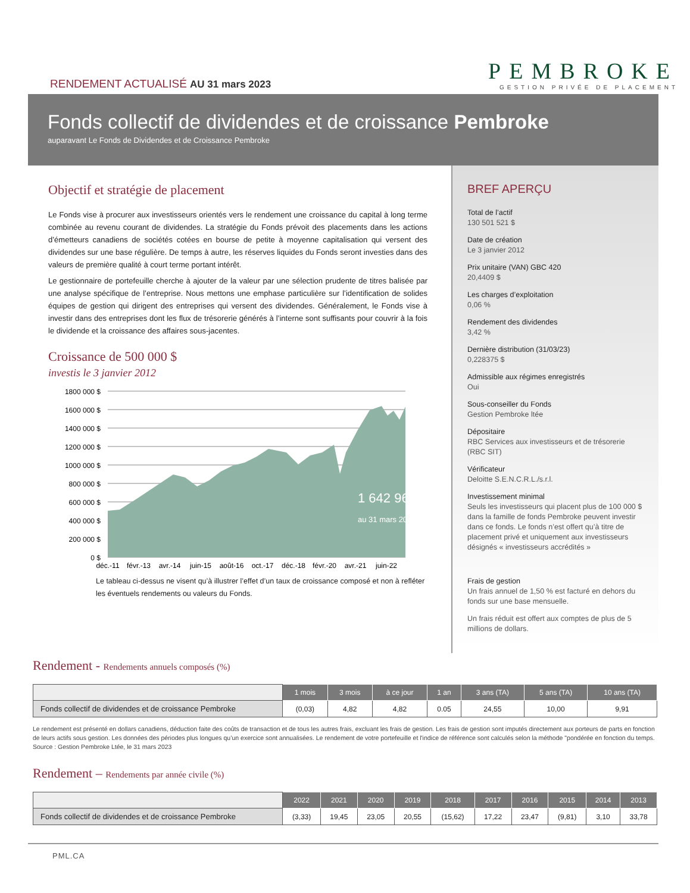RENDEMENT ACTUALISÉ AU 31 mars 2023
PEMBROKE
GESTION PRIVÉE DE PLACEMENT
Fonds collectif de dividendes et de croissance Pembroke
auparavant Le Fonds de Dividendes et de Croissance Pembroke
Objectif et stratégie de placement
Le Fonds vise à procurer aux investisseurs orientés vers le rendement une croissance du capital à long terme combinée au revenu courant de dividendes. La stratégie du Fonds prévoit des placements dans les actions d’émetteurs canadiens de sociétés cotées en bourse de petite à moyenne capitalisation qui versent des dividendes sur une base régulière. De temps à autre, les réserves liquides du Fonds seront investies dans des valeurs de première qualité à court terme portant intérêt.
Le gestionnaire de portefeuille cherche à ajouter de la valeur par une sélection prudente de titres balisée par une analyse spécifique de l’entreprise. Nous mettons une emphase particulière sur l’identification de solides équipes de gestion qui dirigent des entreprises qui versent des dividendes. Généralement, le Fonds vise à investir dans des entreprises dont les flux de trésorerie générés à l’interne sont suffisants pour couvrir à la fois le dividende et la croissance des affaires sous-jacentes.
Croissance de 500 000 $
investis le 3 janvier 2012
1 642 963 $
au 31 mars 2023
1800 000 $
1600 000 $
1400 000 $
1200 000 $
1000 000 $
800 000 $
600 000 $
400 000 $
200 000 $
0 $
déc.-11
févr.-13
avr.-14
juin-15
août-16
oct.-17
déc.-18
févr.-20
avr.-21
juin-22
Le tableau ci-dessus ne visent qu’à illustrer l’effet d’un taux de croissance composé et non à refléter les éventuels rendements ou valeurs du Fonds.
BREF APERÇU
Total de l’actif
130 501 521 $
Date de création
Le 3 janvier 2012
Prix unitaire (VAN) GBC 420
20,4409 $
Les charges d’exploitation
0,06 %
Rendement des dividendes
3,42 %
Dernière distribution (31/03/23)
0,228375 $
Admissible aux régimes enregistrés
Oui
Sous-conseiller du Fonds
Gestion Pembroke ltée
Dépositaire
RBC Services aux investisseurs et de trésorerie (RBC SIT)
Vérificateur
Deloitte S.E.N.C.R.L./s.r.l.
Investissement minimal
Seuls les investisseurs qui placent plus de 100 000 $ dans la famille de fonds Pembroke peuvent investir dans ce fonds. Le fonds n’est offert qu’à titre de placement privé et uniquement aux investisseurs désignés « investisseurs accrédités »
Frais de gestion
Un frais annuel de 1,50 % est facturé en dehors du fonds sur une base mensuelle.
Un frais réduit est offert aux comptes de plus de 5 millions de dollars.
Rendement - Rendements annuels composés (%)
| | 1 mois | 3 mois | à ce jour | 1 an | 3 ans (TA) | 5 ans (TA) | 10 ans (TA) |
| --- | --- | --- | --- | --- | --- | --- | --- |
| Fonds collectif de dividendes et de croissance Pembroke | (0,03) | 4,82 | 4,82 | 0.05 | 24,55 | 10,00 | 9,91 |
Le rendement est présenté en dollars canadiens, déduction faite des coûts de transaction et de tous les autres frais, excluant les frais de gestion. Les frais de gestion sont imputés directement aux porteurs de parts en fonction de leurs actifs sous gestion. Les données des périodes plus longues qu’un exercice sont annualisées. Le rendement de votre portefeuille et l'indice de référence sont calculés selon la méthode "pondérée en fonction du temps. Source : Gestion Pembroke Ltée, le 31 mars 2023
Rendement – Rendements par année civile (%)
| | 2022 | 2021 | 2020 | 2019 | 2018 | 2017 | 2016 | 2015 | 2014 | 2013 |
| --- | --- | --- | --- | --- | --- | --- | --- | --- | --- | --- |
| Fonds collectif de dividendes et de croissance Pembroke | (3,33) | 19,45 | 23,05 | 20,55 | (15,62) | 17,22 | 23,47 | (9,81) | 3,10 | 33,78 |
PML.CA